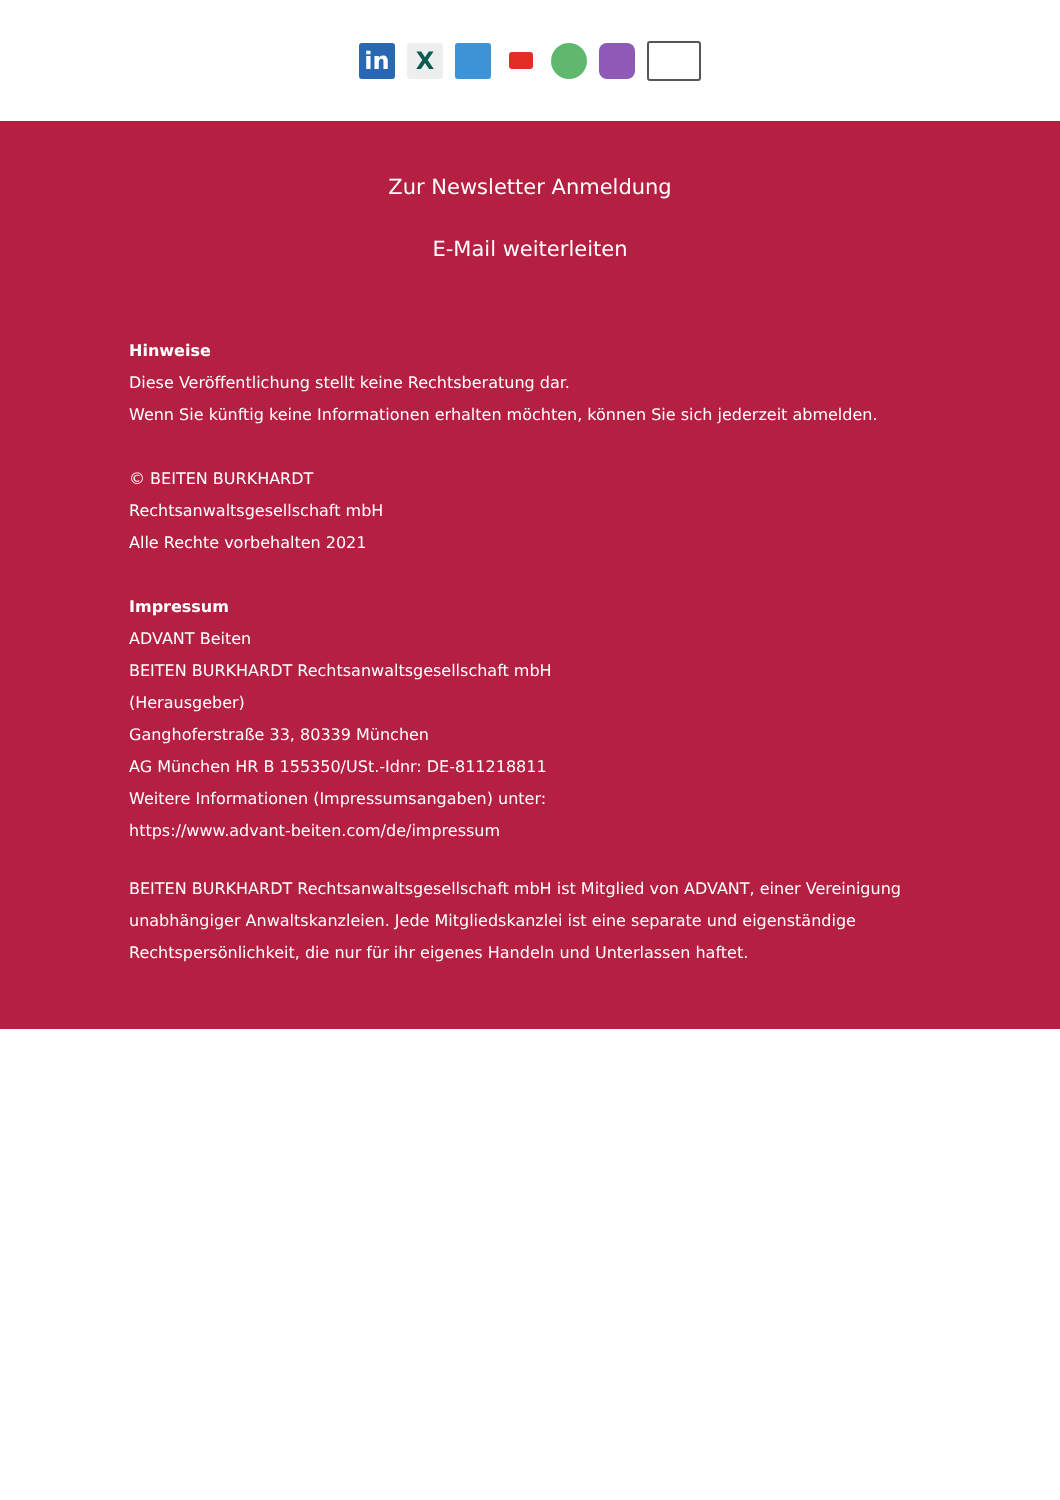in X
Zur Newsletter Anmeldung
E-Mail weiterleiten
Hinweise
Diese Veröffentlichung stellt keine Rechtsberatung dar.
Wenn Sie künftig keine Informationen erhalten möchten, können Sie sich jederzeit abmelden.
© BEITEN BURKHARDT
Rechtsanwaltsgesellschaft mbH
Alle Rechte vorbehalten 2021
Impressum
ADVANT Beiten
BEITEN BURKHARDT Rechtsanwaltsgesellschaft mbH
(Herausgeber)
Ganghoferstraße 33, 80339 München
AG München HR B 155350/USt.-Idnr: DE-811218811
Weitere Informationen (Impressumsangaben) unter:
https://www.advant-beiten.com/de/impressum
BEITEN BURKHARDT Rechtsanwaltsgesellschaft mbH ist Mitglied von ADVANT, einer Vereinigung unabhängiger Anwaltskanzleien. Jede Mitgliedskanzlei ist eine separate und eigenständige Rechtspersönlichkeit, die nur für ihr eigenes Handeln und Unterlassen haftet.